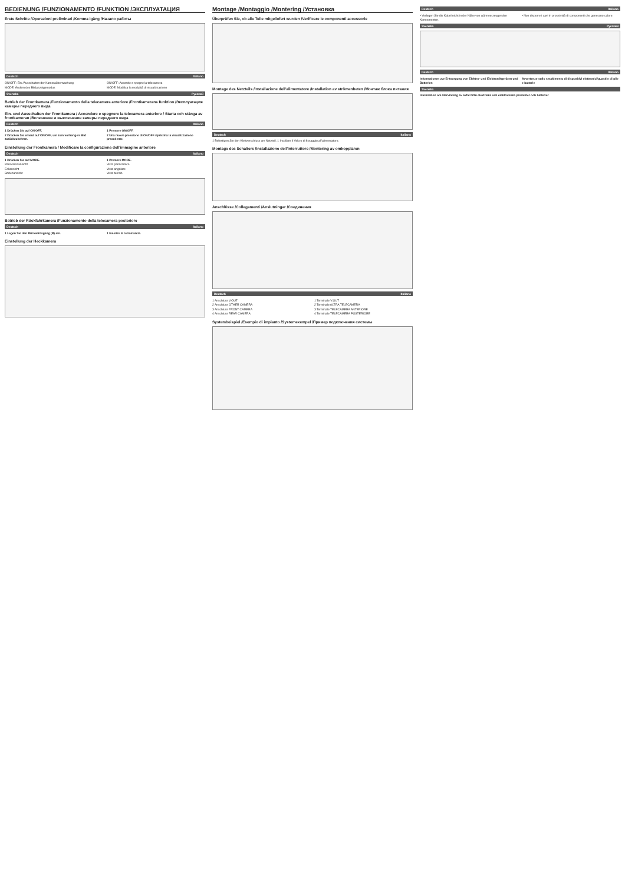BEDIENUNG /FUNZIONAMENTO /FUNKTION /ЭКСПЛУАТАЦИЯ
Erste Schritte /Operazioni preliminari /Komma igång /Начало работы
Deutsch Italiano
ON/OFF: Ein-/Ausschalten der Kameraüberwachung
MODE: Ändern des Bildanzeigemodus
ON/OFF: Accende o spegne la telecamera
MODE: Modifica la modalità di visualizzazione
Svenska Русский
Betrieb der Frontkamera /Funzionamento della telecamera anteriore /Frontkamerans funktion /Эксплуатация камеры переднего вида
Ein- und Ausschalten der Frontkamera / Accendere e spegnere la telecamera anteriore / Starta och stänga av frontkameran /Включение и выключение камеры переднего вида
Deutsch Italiano
1 Drücken Sie auf ON/OFF.
2 Drücken Sie erneut auf ON/OFF, um zum vorherigen Bild zurückzukehren.
1 Premere ON/OFF.
2 Una nuova pressione di ON/OFF ripristina la visualizzazione precedente.
Einstellung der Frontkamera / Modificare la configurazione dell'immagine anteriore
Deutsch Italiano
1 Drücken Sie auf MODE.
Panoramaansicht
Eckansicht
Bodenansicht
1 Premere MODE.
Vista panoramica
Vista angolare
Vista terrain
Betrieb der Rückfahrkamera /Funzionamento della telecamera posteriore
Deutsch Italiano
1 Legen Sie den Rückwärtsgang (R) ein.
1 Inserire la retromarcia.
Einstellung der Heckkamera
Montage /Montaggio /Montering /Установка
Überprüfen Sie, ob alle Teile mitgeliefert wurden /Verificare le componenti accessorie
Montage des Netzteils /Installazione dell'alimentatore /Installation av strömenheten /Монтаж блока питания
Deutsch Italiano
1 Befestigen Sie den Klettverschluss am Netzteil. 1 Incollare il Velcro di fissaggio all'alimentatore.
Montage des Schalters /Installazione dell'interruttore /Montering av omkopplaren
Anschlüsse /Collegamenti /Anslutningar /Соединения
Deutsch Italiano
1 Anschluss V.OUT
2 Anschluss OTHER CAMERA
3 Anschluss FRONT CAMERA
4 Anschluss REAR CAMERA
1 Terminale V.OUT
2 Terminale ALTRA TELECAMERA
3 Terminale TELECAMERA ANTERIORE
4 Terminale TELECAMERA POSTERIORE
Systembeispiel /Esempio di impianto /Systemexempel /Пример подключения системы
Deutsch Italiano
• Verlegen Sie die Kabel nicht in der Nähe von wärmeerzeugenden Komponenten.
• Non disporre i cavi in prossimità di componenti che generano calore.
Svenska Русский
Deutsch Italiano
Informationen zur Entsorgung von Elektro- und Elektronikgeräten und Batterien
Avvertenze sullo smaltimento di dispositivi elettronici/guasti e di pile e batterie
Svenska
Information om återvinning av avfall från elektriska och elektroniska produkter och batterier